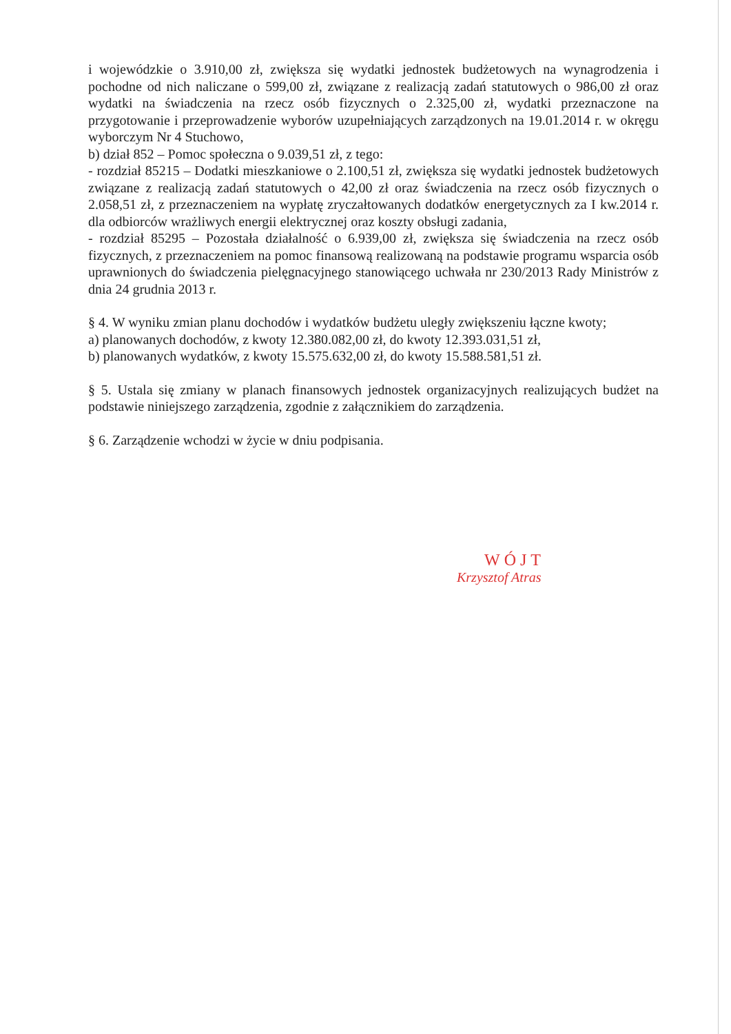i wojewódzkie o 3.910,00 zł, zwiększa się wydatki jednostek budżetowych na wynagrodzenia i pochodne od nich naliczane o 599,00 zł, związane z realizacją zadań statutowych o 986,00 zł oraz wydatki na świadczenia na rzecz osób fizycznych o 2.325,00 zł, wydatki przeznaczone na przygotowanie i przeprowadzenie wyborów uzupełniających zarządzonych na 19.01.2014 r. w okręgu wyborczym Nr 4 Stuchowo,
b) dział 852 – Pomoc społeczna o 9.039,51 zł, z tego:
- rozdział 85215 – Dodatki mieszkaniowe o 2.100,51 zł, zwiększa się wydatki jednostek budżetowych związane z realizacją zadań statutowych o 42,00 zł oraz świadczenia na rzecz osób fizycznych o 2.058,51 zł, z przeznaczeniem na wypłatę zryczałtowanych dodatków energetycznych za I kw.2014 r. dla odbiorców wrażliwych energii elektrycznej oraz koszty obsługi zadania,
- rozdział 85295 – Pozostała działalność o 6.939,00 zł, zwiększa się świadczenia na rzecz osób fizycznych, z przeznaczeniem na pomoc finansową realizowaną na podstawie programu wsparcia osób uprawnionych do świadczenia pielęgnacyjnego stanowiącego uchwała nr 230/2013 Rady Ministrów z dnia 24 grudnia 2013 r.
§ 4. W wyniku zmian planu dochodów i wydatków budżetu uległy zwiększeniu łączne kwoty;
a) planowanych dochodów, z kwoty 12.380.082,00 zł, do kwoty 12.393.031,51 zł,
b) planowanych wydatków, z kwoty 15.575.632,00 zł, do kwoty 15.588.581,51 zł.
§ 5. Ustala się zmiany w planach finansowych jednostek organizacyjnych realizujących budżet na podstawie niniejszego zarządzenia, zgodnie z załącznikiem do zarządzenia.
§ 6. Zarządzenie wchodzi w życie w dniu podpisania.
WÓJT
Krzysztof Atras